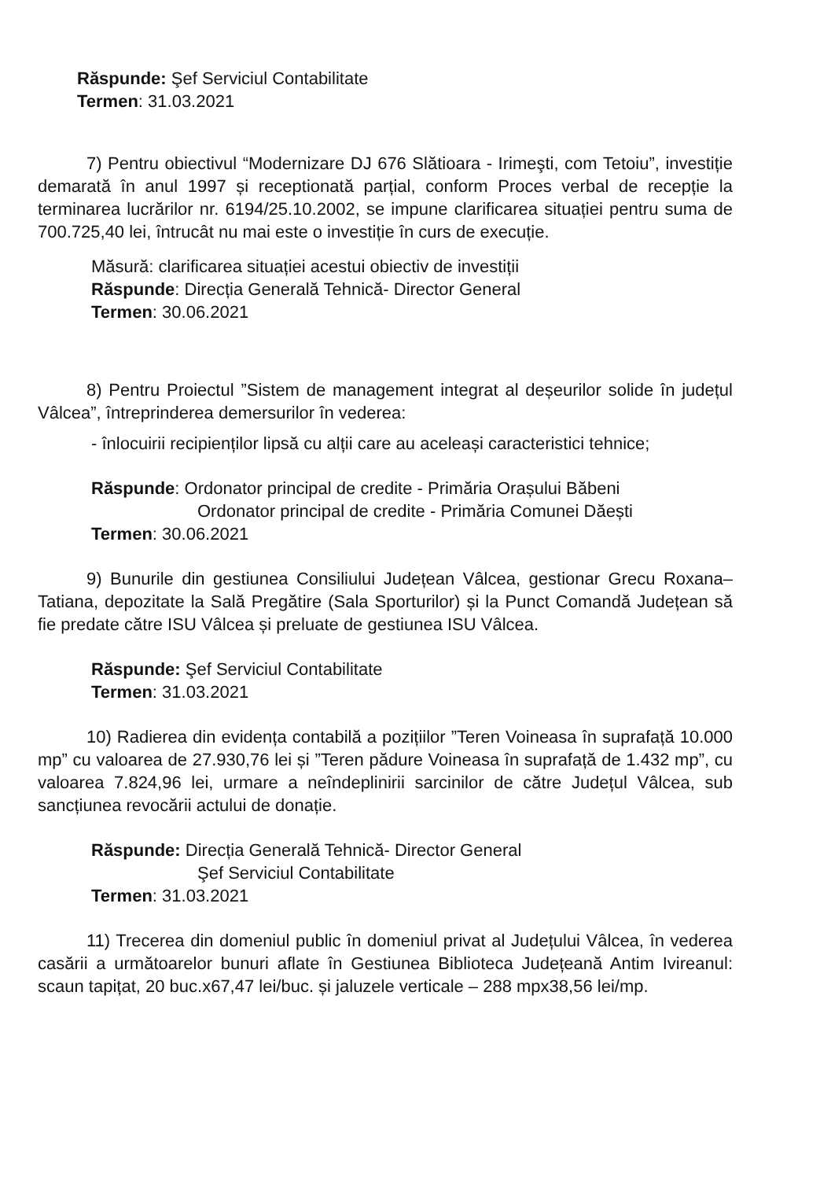Răspunde: Şef Serviciul Contabilitate
Termen: 31.03.2021
7) Pentru obiectivul “Modernizare DJ 676 Slătioara - Irimeşti, com Tetoiu”, investiție demarată în anul 1997 și receptionată parțial, conform Proces verbal de recepție la terminarea lucrărilor nr. 6194/25.10.2002, se impune clarificarea situației pentru suma de 700.725,40 lei, întrucât nu mai este o investiție în curs de execuție.
Măsură: clarificarea situației acestui obiectiv de investiții
Răspunde: Direcția Generală Tehnică- Director General
Termen: 30.06.2021
8) Pentru Proiectul ”Sistem de management integrat al deșeurilor solide în județul Vâlcea”, întreprinderea demersurilor în vederea:
- înlocuirii recipienților lipsă cu alții care au aceleași caracteristici tehnice;
Răspunde: Ordonator principal de credite - Primăria Orașului Băbeni
Ordonator principal de credite - Primăria Comunei Dăești
Termen: 30.06.2021
9) Bunurile din gestiunea Consiliului Județean Vâlcea, gestionar Grecu Roxana–Tatiana, depozitate la Sală Pregătire (Sala Sporturilor) și la Punct Comandă Județean să fie predate către ISU Vâlcea și preluate de gestiunea ISU Vâlcea.
Răspunde: Şef Serviciul Contabilitate
Termen: 31.03.2021
10) Radierea din evidența contabilă a pozițiilor ”Teren Voineasa în suprafață 10.000 mp” cu valoarea de 27.930,76 lei și ”Teren pădure Voineasa în suprafață de 1.432 mp”, cu valoarea 7.824,96 lei, urmare a neîndeplinirii sarcinilor de către Județul Vâlcea, sub sancțiunea revocării actului de donație.
Răspunde: Direcția Generală Tehnică- Director General
Şef Serviciul Contabilitate
Termen: 31.03.2021
11) Trecerea din domeniul public în domeniul privat al Județului Vâlcea, în vederea casării a următoarelor bunuri aflate în Gestiunea Biblioteca Județeană Antim Ivireanul: scaun tapițat, 20 buc.x67,47 lei/buc. și jaluzele verticale – 288 mpx38,56 lei/mp.